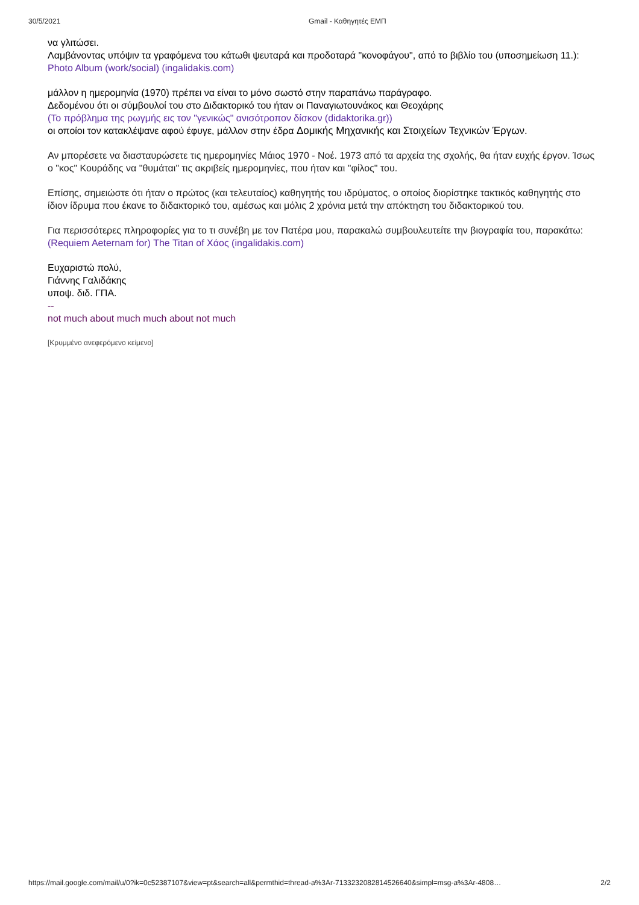30/5/2021 Gmail - Καθηγητές ΕΜΠ
να γλιτώσει.
Λαμβάνοντας υπόψιν τα γραφόμενα του κάτωθι ψευταρά και προδοταρά "κονοφάγου", από το βιβλίο του (υποσημείωση 11.):
Photo Album (work/social) (ingalidakis.com)
μάλλον η ημερομηνία (1970) πρέπει να είναι το μόνο σωστό στην παραπάνω παράγραφο.
Δεδομένου ότι οι σύμβουλοί του στο Διδακτορικό του ήταν οι Παναγιωτουνάκος και Θεοχάρης
(Το πρόβλημα της ρωγμής εις τον "γενικώς" ανισότροπον δίσκον (didaktorika.gr))
οι οποίοι τον κατακλέψανε αφού έφυγε, μάλλον στην έδρα Δομικής Μηχανικής και Στοιχείων Τεχνικών Έργων.
Αν μπορέσετε να διασταυρώσετε τις ημερομηνίες Μάιος 1970 - Νοέ. 1973 από τα αρχεία της σχολής, θα ήταν ευχής έργον. Ίσως ο "κος" Κουράδης να "θυμάται" τις ακριβείς ημερομηνίες, που ήταν και "φίλος" του.
Επίσης, σημειώστε ότι ήταν ο πρώτος (και τελευταίος) καθηγητής του ιδρύματος, ο οποίος διορίστηκε τακτικός καθηγητής στο ίδιον ίδρυμα που έκανε το διδακτορικό του, αμέσως και μόλις 2 χρόνια μετά την απόκτηση του διδακτορικού του.
Για περισσότερες πληροφορίες για το τι συνέβη με τον Πατέρα μου, παρακαλώ συμβουλευτείτε την βιογραφία του, παρακάτω:
(Requiem Aeternam for) The Titan of Χάος (ingalidakis.com)
Ευχαριστώ πολύ,
Γιάννης Γαλιδάκης
υποψ. διδ. ΓΠΑ.
--
not much about much much about not much
[Κρυμμένο ανεφερόμενο κείμενο]
https://mail.google.com/mail/u/0?ik=0c52387107&view=pt&search=all&permthid=thread-a%3Ar-7133232082814526640&simpl=msg-a%3Ar-4808… 2/2